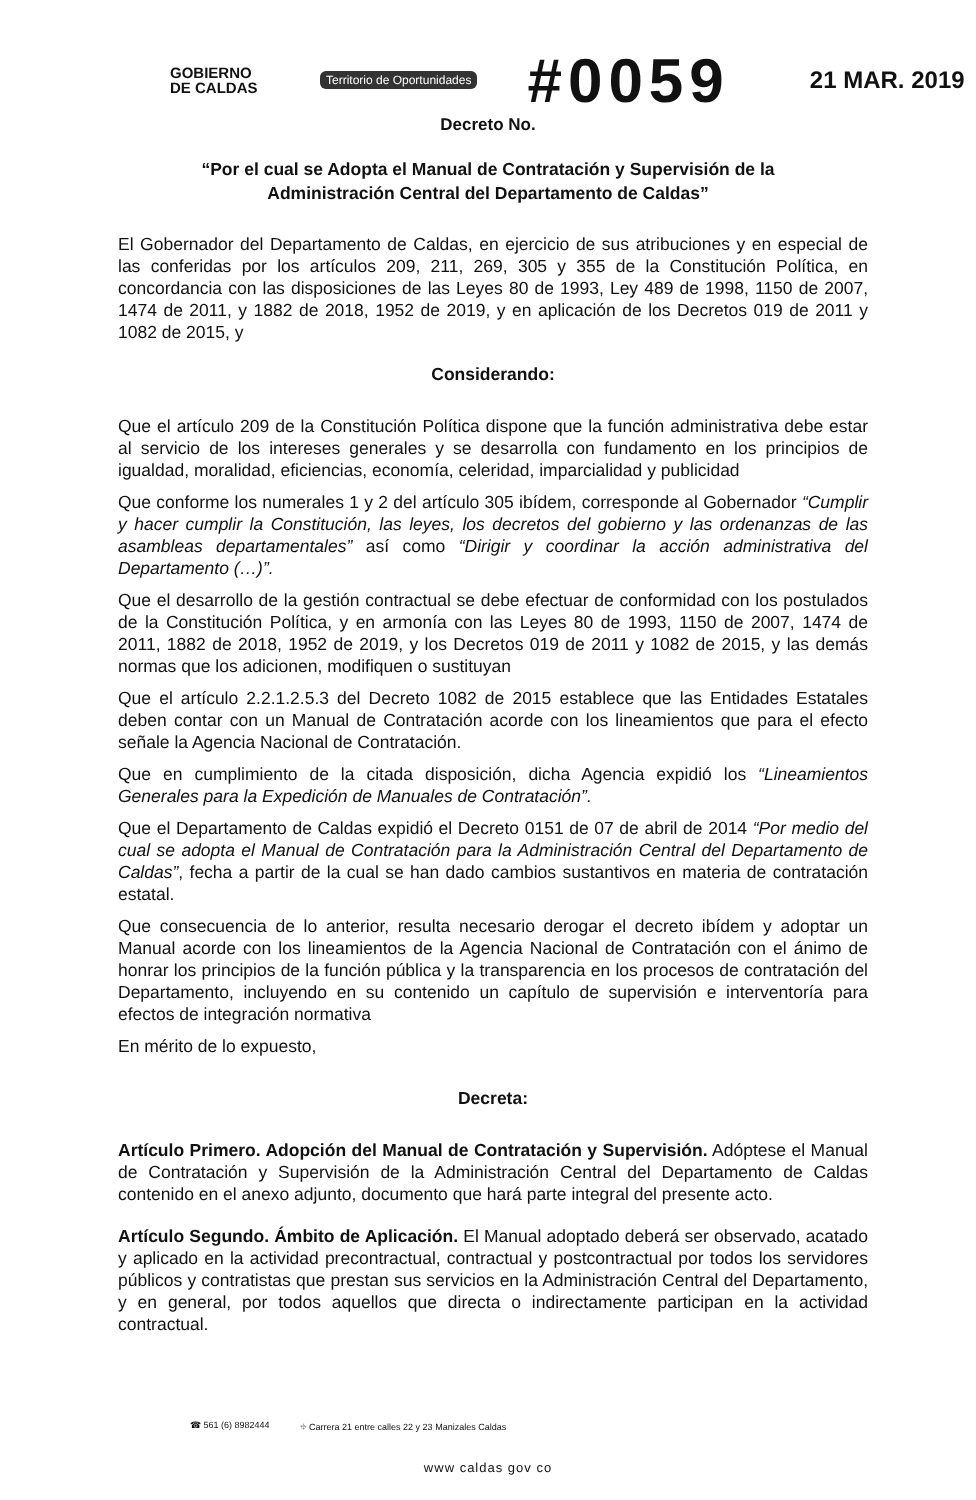GOBIERNO
DE CALDAS
Territorio de Oportunidades #0059 21 MAR. 2019
Decreto No.
“Por el cual se Adopta el Manual de Contratación y Supervisión de la
Administración Central del Departamento de Caldas”
El Gobernador del Departamento de Caldas, en ejercicio de sus atribuciones y en especial de las conferidas por los artículos 209, 211, 269, 305 y 355 de la Constitución Política, en concordancia con las disposiciones de las Leyes 80 de 1993, Ley 489 de 1998, 1150 de 2007, 1474 de 2011, y 1882 de 2018, 1952 de 2019, y en aplicación de los Decretos 019 de 2011 y 1082 de 2015, y
Considerando:
Que el artículo 209 de la Constitución Política dispone que la función administrativa debe estar al servicio de los intereses generales y se desarrolla con fundamento en los principios de igualdad, moralidad, eficiencias, economía, celeridad, imparcialidad y publicidad
Que conforme los numerales 1 y 2 del artículo 305 ibídem, corresponde al Gobernador “Cumplir y hacer cumplir la Constitución, las leyes, los decretos del gobierno y las ordenanzas de las asambleas departamentales” así como “Dirigir y coordinar la acción administrativa del Departamento (…)”.
Que el desarrollo de la gestión contractual se debe efectuar de conformidad con los postulados de la Constitución Política, y en armonía con las Leyes 80 de 1993, 1150 de 2007, 1474 de 2011, 1882 de 2018, 1952 de 2019, y los Decretos 019 de 2011 y 1082 de 2015, y las demás normas que los adicionen, modifiquen o sustituyan
Que el artículo 2.2.1.2.5.3 del Decreto 1082 de 2015 establece que las Entidades Estatales deben contar con un Manual de Contratación acorde con los lineamientos que para el efecto señale la Agencia Nacional de Contratación.
Que en cumplimiento de la citada disposición, dicha Agencia expidió los “Lineamientos Generales para la Expedición de Manuales de Contratación”.
Que el Departamento de Caldas expidió el Decreto 0151 de 07 de abril de 2014 “Por medio del cual se adopta el Manual de Contratación para la Administración Central del Departamento de Caldas”, fecha a partir de la cual se han dado cambios sustantivos en materia de contratación estatal.
Que consecuencia de lo anterior, resulta necesario derogar el decreto ibídem y adoptar un Manual acorde con los lineamientos de la Agencia Nacional de Contratación con el ánimo de honrar los principios de la función pública y la transparencia en los procesos de contratación del Departamento, incluyendo en su contenido un capítulo de supervisión e interventoría para efectos de integración normativa
En mérito de lo expuesto,
Decreta:
Artículo Primero. Adopción del Manual de Contratación y Supervisión. Adóptese el Manual de Contratación y Supervisión de la Administración Central del Departamento de Caldas contenido en el anexo adjunto, documento que hará parte integral del presente acto.
Artículo Segundo. Ámbito de Aplicación. El Manual adoptado deberá ser observado, acatado y aplicado en la actividad precontractual, contractual y postcontractual por todos los servidores públicos y contratistas que prestan sus servicios en la Administración Central del Departamento, y en general, por todos aquellos que directa o indirectamente participan en la actividad contractual.
☎ 561 (6) 8982444 ⌖ Carrera 21 entre calles 22 y 23 Manizales Caldas
www caldas gov co